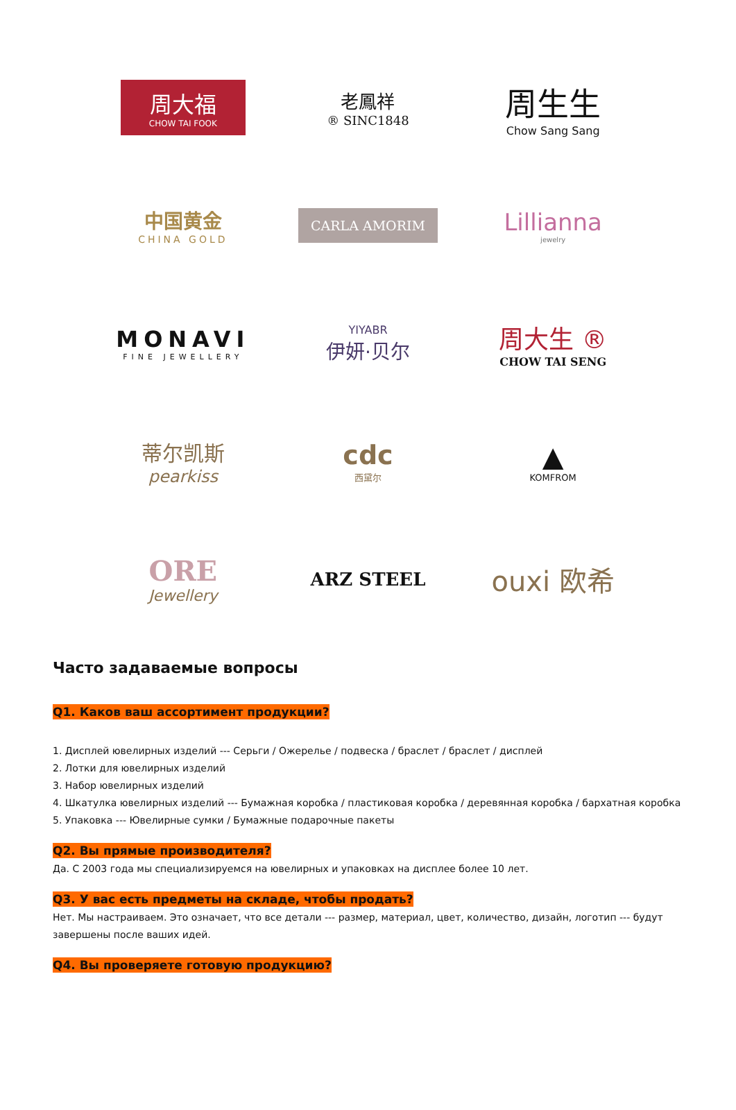周大福
CHOW TAI FOOK
老鳳祥
® SINC1848
周生生
Chow Sang Sang
中国黄金
CHINA GOLD
CARLA AMORIM
Lillianna
jewelry
MONAVI
FINE JEWELLERY
YIYABR
伊妍·贝尔
周大生 ®
CHOW TAI SENG
蒂尔凯斯
pearkiss
cdc
西黛尔
▲
KOMFROM
ORE
Jewellery
ARZ STEEL
ouxi 欧希
Часто задаваемые вопросы
Q1. Каков ваш ассортимент продукции?
1. Дисплей ювелирных изделий --- Серьги / Ожерелье / подвеска / браслет / браслет / дисплей
2. Лотки для ювелирных изделий
3. Набор ювелирных изделий
4. Шкатулка ювелирных изделий --- Бумажная коробка / пластиковая коробка / деревянная коробка / бархатная коробка
5. Упаковка --- Ювелирные сумки / Бумажные подарочные пакеты
Q2. Вы прямые производителя?
Да. С 2003 года мы специализируемся на ювелирных и упаковках на дисплее более 10 лет.
Q3. У вас есть предметы на складе, чтобы продать?
Нет. Мы настраиваем. Это означает, что все детали --- размер, материал, цвет, количество, дизайн, логотип --- будут завершены после ваших идей.
Q4. Вы проверяете готовую продукцию?